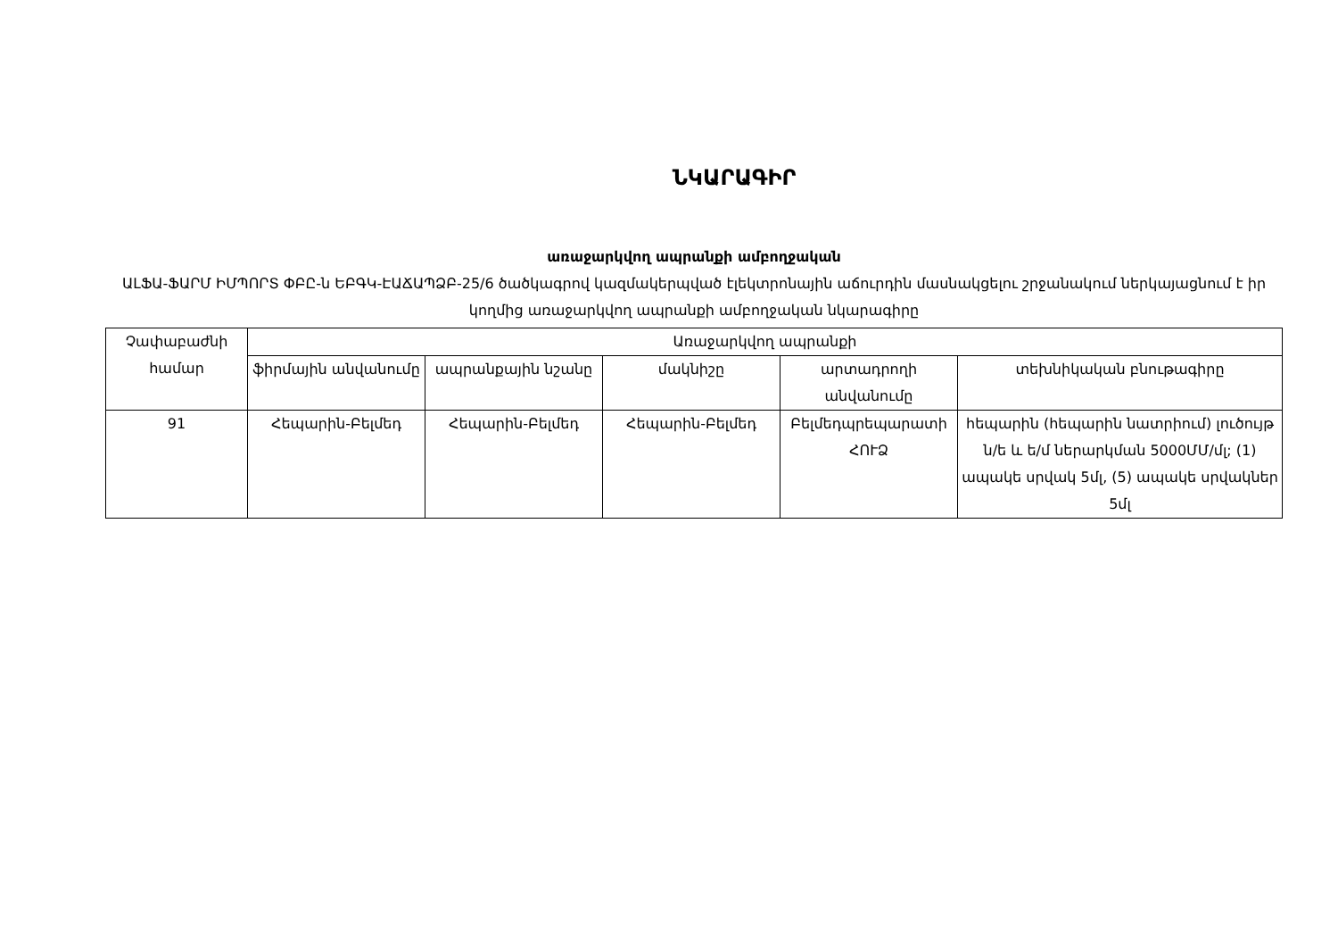ՆԿԱՐԱԳԻՐ
առաջարկվող ապրանքի ամբողջական
ԱԼՖԱ-ՖԱՐՄ ԻՄՊՈՐՏ ՓԲԸ-ն ԵԲԳԿ-ԷԱՃԱՊՁԲ-25/6 ծածկագրով կազմակերպված էլեկտրոնային աճուրդին մասնակցելու շրջանակում ներկայացնում է իր կողմից առաջարկվող ապրանքի ամբողջական նկարագիրը
| Չափաբաժնի համար | Առաջարկվող ապրանքի | | | | |
| | ֆիրմային անվանումը | ապրանքային նշանը | մակնիշը | արտադրողի անվանումը | տեխնիկական բնութագիրը |
| 91 | Հեպարին-Բելմեդ | Հեպարին-Բելմեդ | Հեպարին-Բելմեդ | Բելմեդպրեպարատի ՀՈՒՁ | հեպարին (հեպարին նատրիում) լուծույթ ն/ե և ե/մ ներարկման 5000ՄՄ/մլ; (1) ապակե սրվակ 5մլ, (5) ապակե սրվակներ 5մլ |